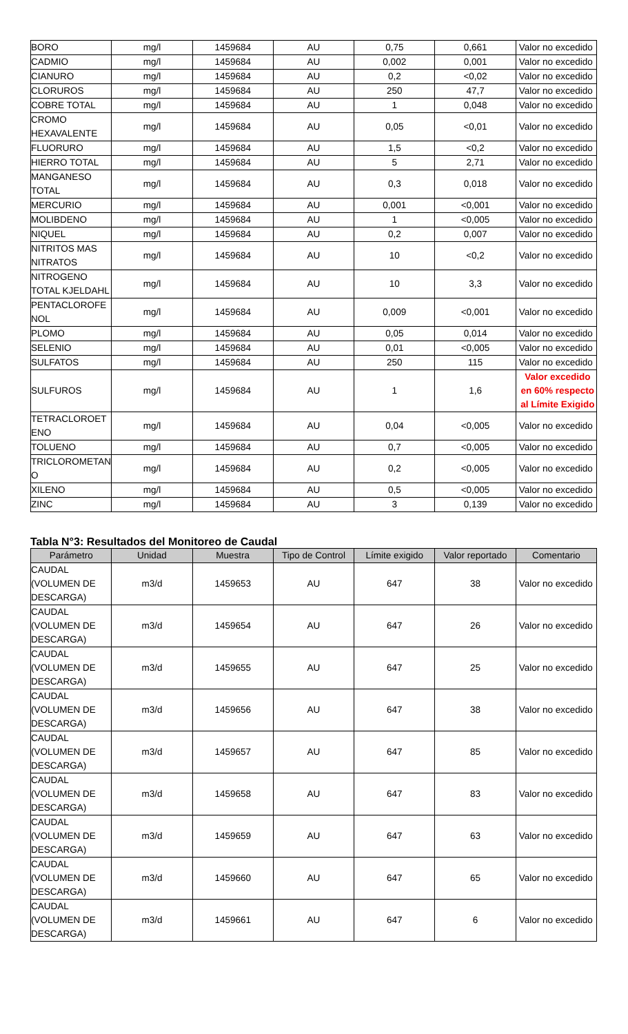| BORO | mg/l | 1459684 | AU | 0,75 | 0,661 | Valor no excedido |
| CADMIO | mg/l | 1459684 | AU | 0,002 | 0,001 | Valor no excedido |
| CIANURO | mg/l | 1459684 | AU | 0,2 | <0,02 | Valor no excedido |
| CLORUROS | mg/l | 1459684 | AU | 250 | 47,7 | Valor no excedido |
| COBRE TOTAL | mg/l | 1459684 | AU | 1 | 0,048 | Valor no excedido |
| CROMO HEXAVALENTE | mg/l | 1459684 | AU | 0,05 | <0,01 | Valor no excedido |
| FLUORURO | mg/l | 1459684 | AU | 1,5 | <0,2 | Valor no excedido |
| HIERRO TOTAL | mg/l | 1459684 | AU | 5 | 2,71 | Valor no excedido |
| MANGANESO TOTAL | mg/l | 1459684 | AU | 0,3 | 0,018 | Valor no excedido |
| MERCURIO | mg/l | 1459684 | AU | 0,001 | <0,001 | Valor no excedido |
| MOLIBDENO | mg/l | 1459684 | AU | 1 | <0,005 | Valor no excedido |
| NIQUEL | mg/l | 1459684 | AU | 0,2 | 0,007 | Valor no excedido |
| NITRITOS MAS NITRATOS | mg/l | 1459684 | AU | 10 | <0,2 | Valor no excedido |
| NITROGENO TOTAL KJELDAHL | mg/l | 1459684 | AU | 10 | 3,3 | Valor no excedido |
| PENTACLOROFE NOL | mg/l | 1459684 | AU | 0,009 | <0,001 | Valor no excedido |
| PLOMO | mg/l | 1459684 | AU | 0,05 | 0,014 | Valor no excedido |
| SELENIO | mg/l | 1459684 | AU | 0,01 | <0,005 | Valor no excedido |
| SULFATOS | mg/l | 1459684 | AU | 250 | 115 | Valor no excedido |
| SULFUROS | mg/l | 1459684 | AU | 1 | 1,6 | Valor excedido en 60% respecto al Límite Exigido |
| TETRACLOROET ENO | mg/l | 1459684 | AU | 0,04 | <0,005 | Valor no excedido |
| TOLUENO | mg/l | 1459684 | AU | 0,7 | <0,005 | Valor no excedido |
| TRICLOROMETAN O | mg/l | 1459684 | AU | 0,2 | <0,005 | Valor no excedido |
| XILENO | mg/l | 1459684 | AU | 0,5 | <0,005 | Valor no excedido |
| ZINC | mg/l | 1459684 | AU | 3 | 0,139 | Valor no excedido |
Tabla N°3: Resultados del Monitoreo de Caudal
| Parámetro | Unidad | Muestra | Tipo de Control | Límite exigido | Valor reportado | Comentario |
| --- | --- | --- | --- | --- | --- | --- |
| CAUDAL (VOLUMEN DE DESCARGA) | m3/d | 1459653 | AU | 647 | 38 | Valor no excedido |
| CAUDAL (VOLUMEN DE DESCARGA) | m3/d | 1459654 | AU | 647 | 26 | Valor no excedido |
| CAUDAL (VOLUMEN DE DESCARGA) | m3/d | 1459655 | AU | 647 | 25 | Valor no excedido |
| CAUDAL (VOLUMEN DE DESCARGA) | m3/d | 1459656 | AU | 647 | 38 | Valor no excedido |
| CAUDAL (VOLUMEN DE DESCARGA) | m3/d | 1459657 | AU | 647 | 85 | Valor no excedido |
| CAUDAL (VOLUMEN DE DESCARGA) | m3/d | 1459658 | AU | 647 | 83 | Valor no excedido |
| CAUDAL (VOLUMEN DE DESCARGA) | m3/d | 1459659 | AU | 647 | 63 | Valor no excedido |
| CAUDAL (VOLUMEN DE DESCARGA) | m3/d | 1459660 | AU | 647 | 65 | Valor no excedido |
| CAUDAL (VOLUMEN DE DESCARGA) | m3/d | 1459661 | AU | 647 | 6 | Valor no excedido |